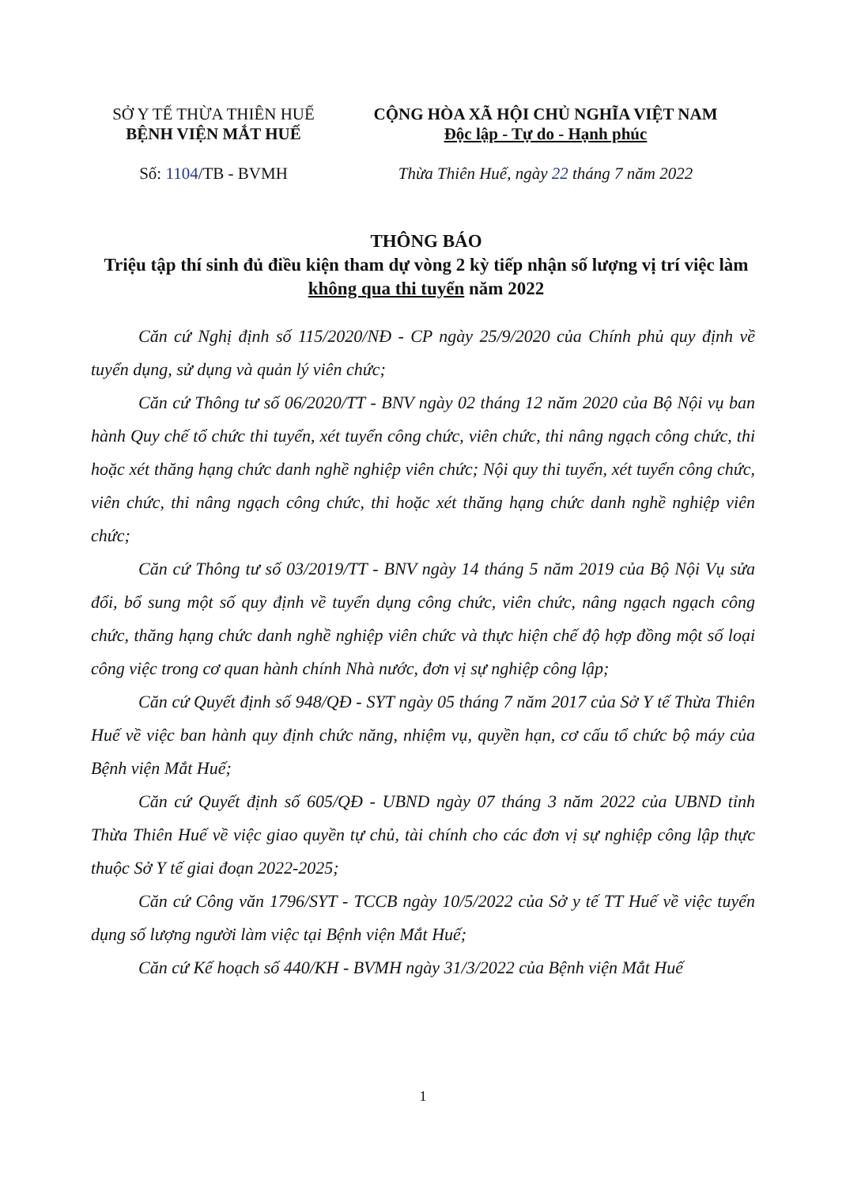SỞ Y TẾ THỪA THIÊN HUẾ
BỆNH VIỆN MẮT HUẾ
Số: 1104/TB - BVMH
CỘNG HÒA XÃ HỘI CHỦ NGHĨA VIỆT NAM
Độc lập - Tự do - Hạnh phúc
Thừa Thiên Huế, ngày 22 tháng 7 năm 2022
THÔNG BÁO
Triệu tập thí sinh đủ điều kiện tham dự vòng 2 kỳ tiếp nhận số lượng vị trí việc làm không qua thi tuyển năm 2022
Căn cứ Nghị định số 115/2020/NĐ - CP ngày 25/9/2020 của Chính phủ quy định về tuyển dụng, sử dụng và quản lý viên chức;
Căn cứ Thông tư số 06/2020/TT - BNV ngày 02 tháng 12 năm 2020 của Bộ Nội vụ ban hành Quy chế tổ chức thi tuyển, xét tuyển công chức, viên chức, thi nâng ngạch công chức, thi hoặc xét thăng hạng chức danh nghề nghiệp viên chức; Nội quy thi tuyển, xét tuyển công chức, viên chức, thi nâng ngạch công chức, thi hoặc xét thăng hạng chức danh nghề nghiệp viên chức;
Căn cứ Thông tư số 03/2019/TT - BNV ngày 14 tháng 5 năm 2019 của Bộ Nội Vụ sửa đổi, bổ sung một số quy định về tuyển dụng công chức, viên chức, nâng ngạch ngạch công chức, thăng hạng chức danh nghề nghiệp viên chức và thực hiện chế độ hợp đồng một số loại công việc trong cơ quan hành chính Nhà nước, đơn vị sự nghiệp công lập;
Căn cứ Quyết định số 948/QĐ - SYT ngày 05 tháng 7 năm 2017 của Sở Y tế Thừa Thiên Huế về việc ban hành quy định chức năng, nhiệm vụ, quyền hạn, cơ cấu tổ chức bộ máy của Bệnh viện Mắt Huế;
Căn cứ Quyết định số 605/QĐ - UBND ngày 07 tháng 3 năm 2022 của UBND tỉnh Thừa Thiên Huế về việc giao quyền tự chủ, tài chính cho các đơn vị sự nghiệp công lập thực thuộc Sở Y tế giai đoạn 2022-2025;
Căn cứ Công văn 1796/SYT - TCCB ngày 10/5/2022 của Sở y tế TT Huế về việc tuyển dụng số lượng người làm việc tại Bệnh viện Mắt Huế;
Căn cứ Kế hoạch số 440/KH - BVMH ngày 31/3/2022 của Bệnh viện Mắt Huế
1